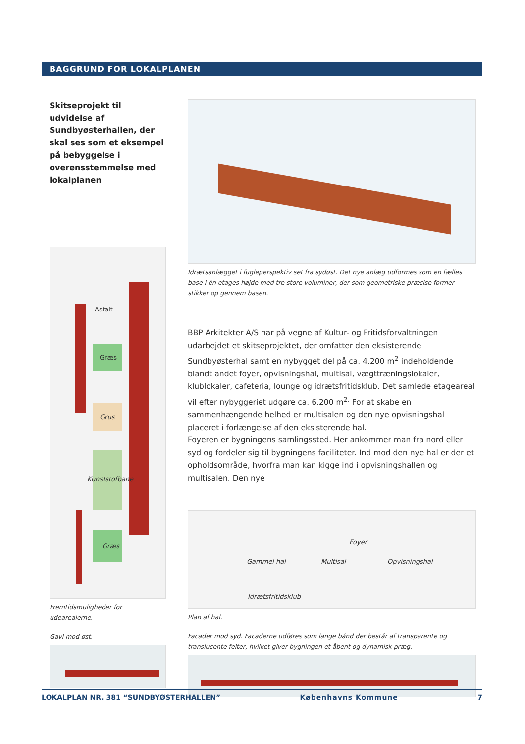BAGGRUND FOR LOKALPLANEN
Skitseprojekt til udvidelse af Sundbyøsterhallen, der skal ses som et eksempel på bebyggelse i overensstemmelse med lokalplanen
Asfalt
Græs
Grus
Kunststofbane
Græs
Fremtidsmuligheder for udearealerne.
Gavl mod øst.
Idrætsanlægget i fugleperspektiv set fra sydøst. Det nye anlæg udformes som en fælles base i én etages højde med tre store voluminer, der som geometriske præcise former stikker op gennem basen.
BBP Arkitekter A/S har på vegne af Kultur- og Fritidsforvaltningen udarbejdet et skitseprojektet, der omfatter den eksisterende Sundbyøsterhal samt en nybygget del på ca. 4.200 m<sup>2</sup> indeholdende blandt andet foyer, opvisningshal, multisal, vægttræningslokaler, klublokaler, cafeteria, lounge og idrætsfritidsklub. Det samlede etageareal vil efter nybyggeriet udgøre ca. 6.200 m<sup>2.</sup> For at skabe en sammenhængende helhed er multisalen og den nye opvisningshal placeret i forlængelse af den eksisterende hal.
Foyeren er bygningens samlingssted. Her ankommer man fra nord eller syd og fordeler sig til bygningens faciliteter. Ind mod den nye hal er der et opholdsområde, hvorfra man kan kigge ind i opvisningshallen og multisalen. Den nye
Gammel hal Multisal
Foyer
Opvisningshal
Idrætsfritidsklub
Plan af hal.
Facader mod syd. Facaderne udføres som lange bånd der består af transparente og translucente felter, hvilket giver bygningen et åbent og dynamisk præg.
LOKALPLAN NR. 381 “SUNDBYØSTERHALLEN” Københavns Kommune 7